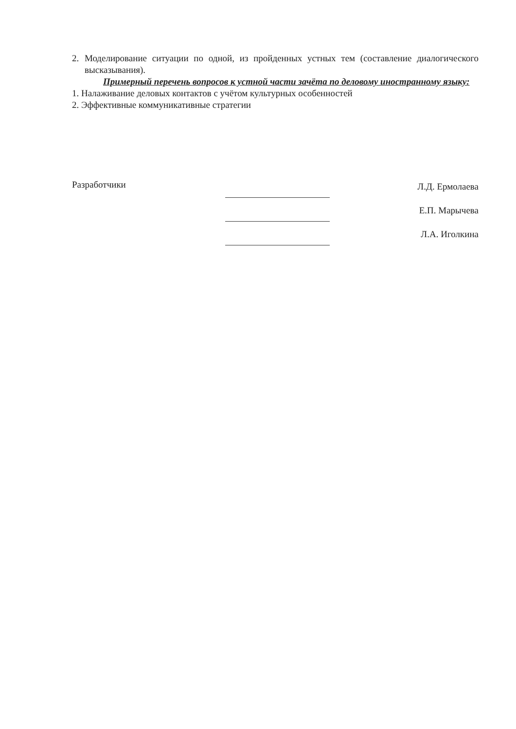2. Моделирование ситуации по одной, из пройденных устных тем (составление диалогического высказывания).
Примерный перечень вопросов к устной части зачёта по деловому иностранному языку:
1. Налаживание деловых контактов с учётом культурных особенностей
2. Эффективные коммуникативные стратегии
Разработчики
Л.Д. Ермолаева
Е.П. Марычева
Л.А. Иголкина